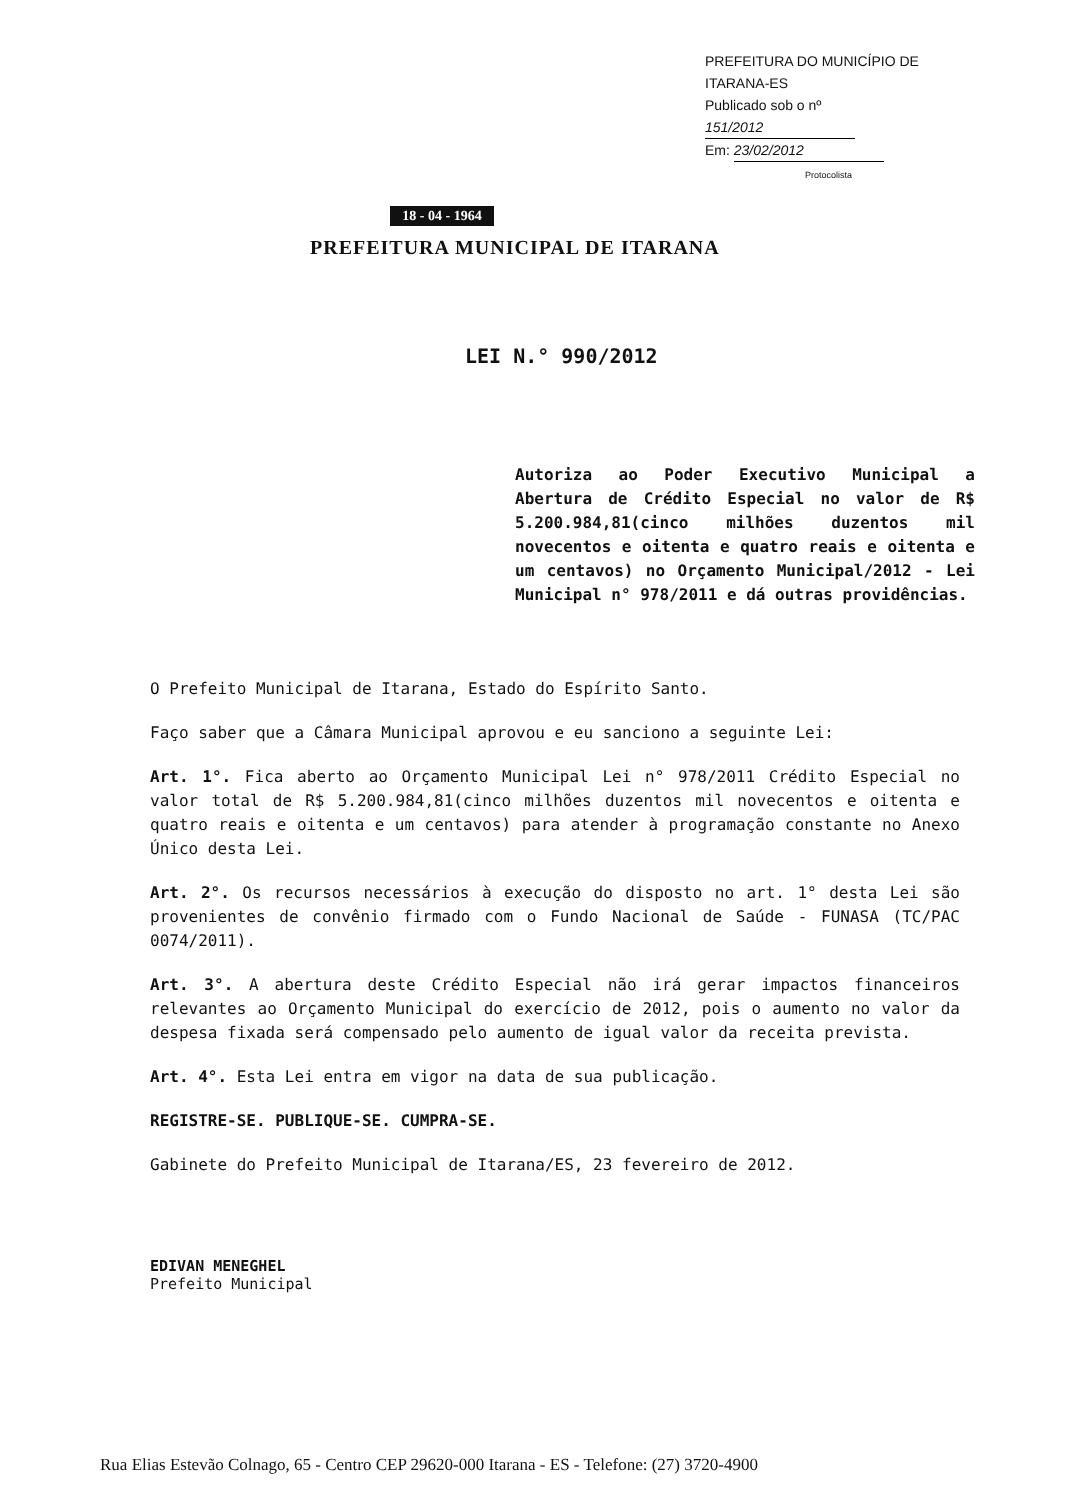PREFEITURA DO MUNICÍPIO DE ITARANA-ES
Publicado sob o nº 151/2012
Em: 23/02/2012
Protocolista
18 - 04 - 1964
PREFEITURA MUNICIPAL DE ITARANA
LEI N.° 990/2012
Autoriza ao Poder Executivo Municipal a Abertura de Crédito Especial no valor de R$ 5.200.984,81(cinco milhões duzentos mil novecentos e oitenta e quatro reais e oitenta e um centavos) no Orçamento Municipal/2012 - Lei Municipal n° 978/2011 e dá outras providências.
O Prefeito Municipal de Itarana, Estado do Espírito Santo.
Faço saber que a Câmara Municipal aprovou e eu sanciono a seguinte Lei:
Art. 1°. Fica aberto ao Orçamento Municipal Lei n° 978/2011 Crédito Especial no valor total de R$ 5.200.984,81(cinco milhões duzentos mil novecentos e oitenta e quatro reais e oitenta e um centavos) para atender à programação constante no Anexo Único desta Lei.
Art. 2°. Os recursos necessários à execução do disposto no art. 1° desta Lei são provenientes de convênio firmado com o Fundo Nacional de Saúde - FUNASA (TC/PAC 0074/2011).
Art. 3°. A abertura deste Crédito Especial não irá gerar impactos financeiros relevantes ao Orçamento Municipal do exercício de 2012, pois o aumento no valor da despesa fixada será compensado pelo aumento de igual valor da receita prevista.
Art. 4°. Esta Lei entra em vigor na data de sua publicação.
REGISTRE-SE. PUBLIQUE-SE. CUMPRA-SE.
Gabinete do Prefeito Municipal de Itarana/ES, 23 fevereiro de 2012.
EDIVAN MENEGHEL
Prefeito Municipal
Rua Elias Estevão Colnago, 65 - Centro CEP 29620-000 Itarana - ES - Telefone: (27) 3720-4900